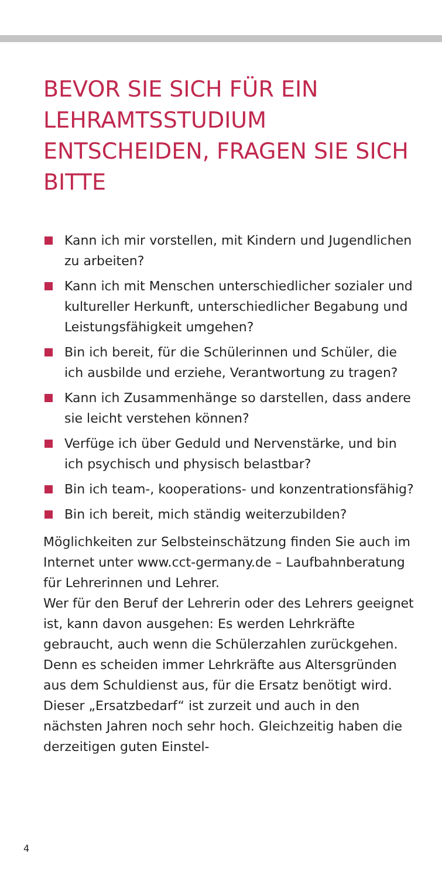BEVOR SIE SICH FÜR EIN LEHRAMTSSTUDIUM ENTSCHEIDEN, FRAGEN SIE SICH BITTE
Kann ich mir vorstellen, mit Kindern und Jugendlichen zu arbeiten?
Kann ich mit Menschen unterschiedlicher sozialer und kultureller Herkunft, unterschiedlicher Begabung und Leistungsfähigkeit umgehen?
Bin ich bereit, für die Schülerinnen und Schüler, die ich ausbilde und erziehe, Verantwortung zu tragen?
Kann ich Zusammenhänge so darstellen, dass andere sie leicht verstehen können?
Verfüge ich über Geduld und Nervenstärke, und bin ich psychisch und physisch belastbar?
Bin ich team-, kooperations- und konzentrationsfähig?
Bin ich bereit, mich ständig weiterzubilden?
Möglichkeiten zur Selbsteinschätzung finden Sie auch im Internet unter www.cct-germany.de – Laufbahnberatung für Lehrerinnen und Lehrer.
Wer für den Beruf der Lehrerin oder des Lehrers geeignet ist, kann davon ausgehen: Es werden Lehrkräfte gebraucht, auch wenn die Schülerzahlen zurückgehen. Denn es scheiden immer Lehrkräfte aus Altersgründen aus dem Schuldienst aus, für die Ersatz benötigt wird. Dieser „Ersatzbedarf“ ist zurzeit und auch in den nächsten Jahren noch sehr hoch. Gleichzeitig haben die derzeitigen guten Einstel-
4